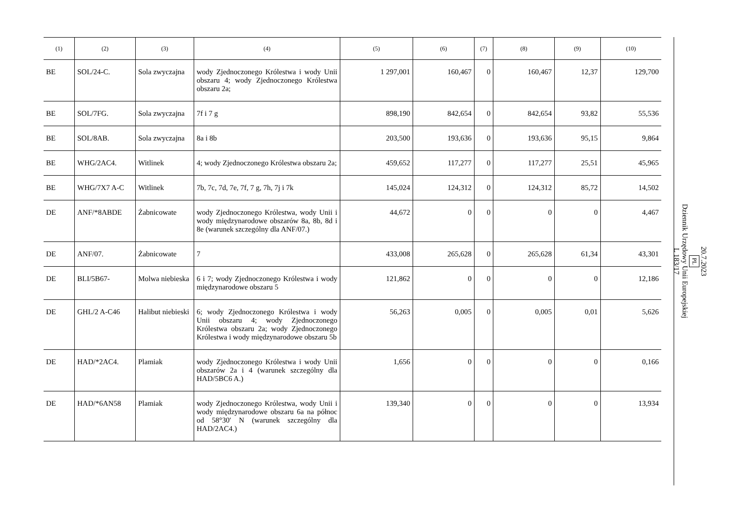| (1) | (2) | (3) | (4) | (5) | (6) | (7) | (8) | (9) | (10) |
| --- | --- | --- | --- | --- | --- | --- | --- | --- | --- |
| BE | SOL/24-C. | Sola zwyczajna | wody Zjednoczonego Królestwa i wody Unii obszaru 4; wody Zjednoczonego Królestwa obszaru 2a; | 1 297,001 | 160,467 | 0 | 160,467 | 12,37 | 129,700 |
| BE | SOL/7FG. | Sola zwyczajna | 7f i 7 g | 898,190 | 842,654 | 0 | 842,654 | 93,82 | 55,536 |
| BE | SOL/8AB. | Sola zwyczajna | 8a i 8b | 203,500 | 193,636 | 0 | 193,636 | 95,15 | 9,864 |
| BE | WHG/2AC4. | Witlinek | 4; wody Zjednoczonego Królestwa obszaru 2a; | 459,652 | 117,277 | 0 | 117,277 | 25,51 | 45,965 |
| BE | WHG/7X7 A-C | Witlinek | 7b, 7c, 7d, 7e, 7f, 7 g, 7h, 7j i 7k | 145,024 | 124,312 | 0 | 124,312 | 85,72 | 14,502 |
| DE | ANF/*8ABDE | Żabnicowate | wody Zjednoczonego Królestwa, wody Unii i wody międzynarodowe obszarów 8a, 8b, 8d i 8e (warunek szczególny dla ANF/07.) | 44,672 | 0 | 0 | 0 | 0 | 4,467 |
| DE | ANF/07. | Żabnicowate | 7 | 433,008 | 265,628 | 0 | 265,628 | 61,34 | 43,301 |
| DE | BLI/5B67- | Molwa niebieska | 6 i 7; wody Zjednoczonego Królestwa i wody międzynarodowe obszaru 5 | 121,862 | 0 | 0 | 0 | 0 | 12,186 |
| DE | GHL/2 A-C46 | Halibut niebieski | 6; wody Zjednoczonego Królestwa i wody Unii obszaru 4; wody Zjednoczonego Królestwa obszaru 2a; wody Zjednoczonego Królestwa i wody międzynarodowe obszaru 5b | 56,263 | 0,005 | 0 | 0,005 | 0,01 | 5,626 |
| DE | HAD/*2AC4. | Plamiak | wody Zjednoczonego Królestwa i wody Unii obszarów 2a i 4 (warunek szczególny dla HAD/5BC6 A.) | 1,656 | 0 | 0 | 0 | 0 | 0,166 |
| DE | HAD/*6AN58 | Plamiak | wody Zjednoczonego Królestwa, wody Unii i wody międzynarodowe obszaru 6a na północ od 58°30′ N (warunek szczególny dla HAD/2AC4.) | 139,340 | 0 | 0 | 0 | 0 | 13,934 |
20.7.2023
PL
Dziennik Urzędowy Unii Europejskiej
L 183/17